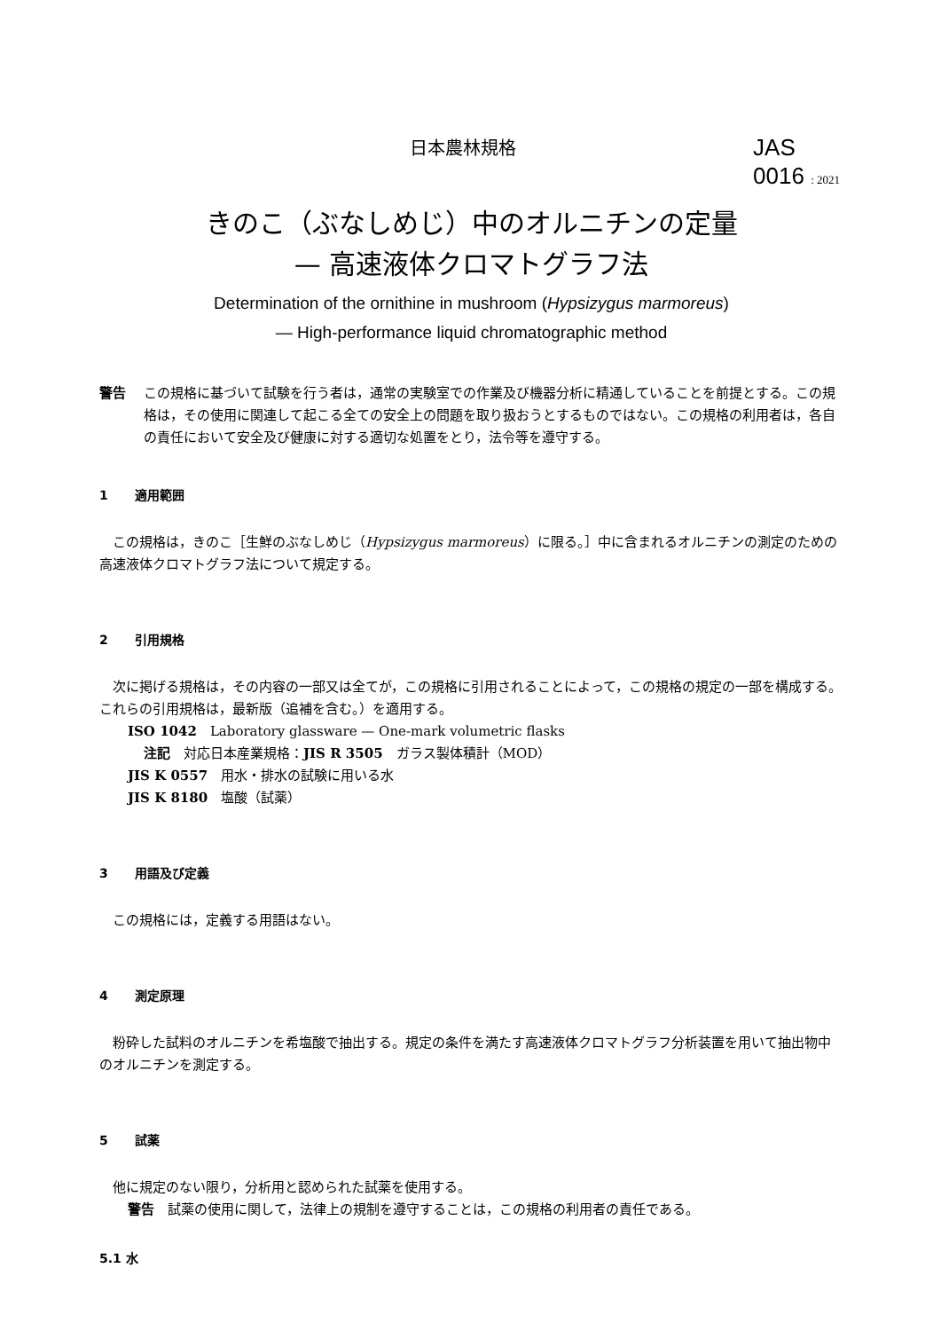日本農林規格
JAS
0016 : 2021
きのこ（ぶなしめじ）中のオルニチンの定量
— 高速液体クロマトグラフ法
Determination of the ornithine in mushroom (Hypsizygus marmoreus)
— High-performance liquid chromatographic method
警告 この規格に基づいて試験を行う者は，通常の実験室での作業及び機器分析に精通していることを前提とする。この規格は，その使用に関連して起こる全ての安全上の問題を取り扱おうとするものではない。この規格の利用者は，各自の責任において安全及び健康に対する適切な処置をとり，法令等を遵守する。
1 適用範囲
この規格は，きのこ［生鮮のぶなしめじ（Hypsizygus marmoreus）に限る。］中に含まれるオルニチンの測定のための高速液体クロマトグラフ法について規定する。
2 引用規格
次に掲げる規格は，その内容の一部又は全てが，この規格に引用されることによって，この規格の規定の一部を構成する。これらの引用規格は，最新版（追補を含む。）を適用する。
ISO 1042　Laboratory glassware — One-mark volumetric flasks
注記　対応日本産業規格：JIS R 3505　ガラス製体積計（MOD）
JIS K 0557　用水・排水の試験に用いる水
JIS K 8180　塩酸（試薬）
3 用語及び定義
この規格には，定義する用語はない。
4 測定原理
粉砕した試料のオルニチンを希塩酸で抽出する。規定の条件を満たす高速液体クロマトグラフ分析装置を用いて抽出物中のオルニチンを測定する。
5 試薬
他に規定のない限り，分析用と認められた試薬を使用する。
警告　試薬の使用に関して，法律上の規制を遵守することは，この規格の利用者の責任である。
5.1 水